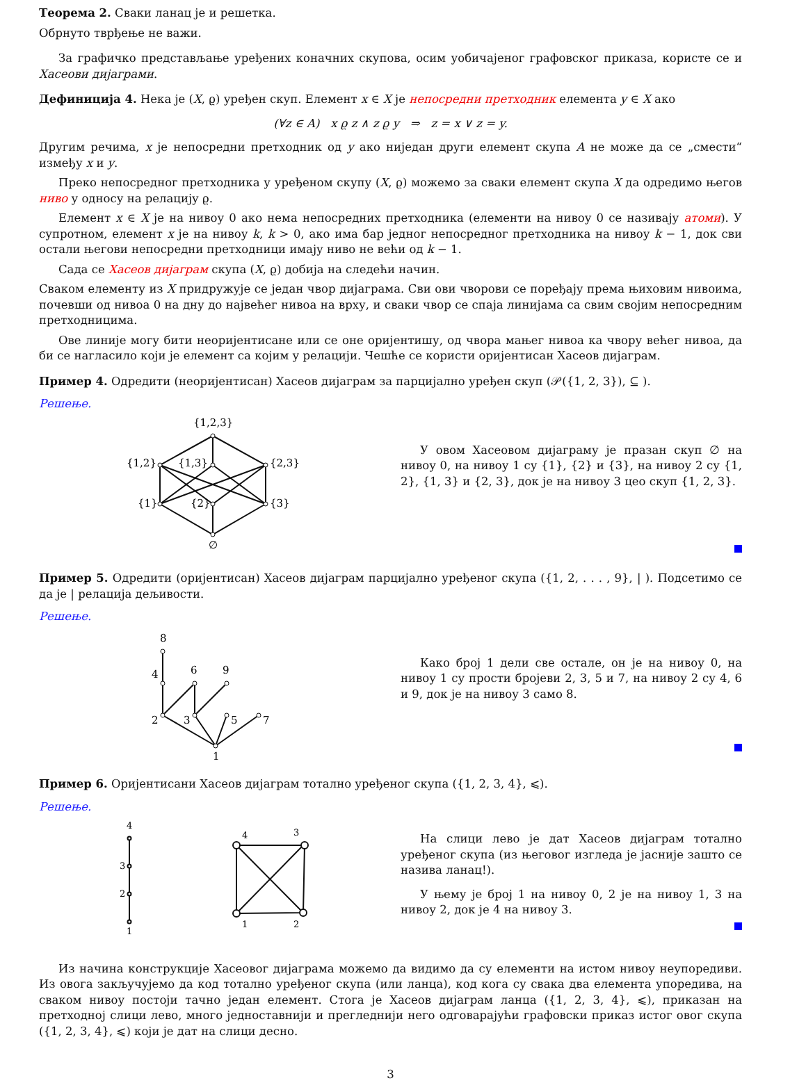Теорема 2. Сваки ланац је и решетка.
Обрнуто тврђење не важи.
За графичко представљање уређених коначних скупова, осим уобичајеног графовског приказа, користе се и Хасеови дијаграми.
Дефиниција 4. Нека је (X, ϱ) уређен скуп. Елемент x ∈ X је непосредни претходник елемента y ∈ X ако
(∀z ∈ A) x ϱ z ∧ z ϱ y ⇒ z = x ∨ z = y.
Другим речима, x је непосредни претходник од y ако ниједан други елемент скупа A не може да се „смести“ између x и y.
Преко непосредног претходника у уређеном скупу (X, ϱ) можемо за сваки елемент скупа X да одредимо његов ниво у односу на релацију ϱ.
Елемент x ∈ X је на нивоу 0 ако нема непосредних претходника (елементи на нивоу 0 се називају атоми). У супротном, елемент x је на нивоу k, k > 0, ако има бар једног непосредног претходника на нивоу k − 1, док сви остали његови непосредни претходници имају ниво не већи од k − 1.
Сада се Хасеов дијаграм скупа (X, ϱ) добија на следећи начин.
Сваком елементу из X придружује се један чвор дијаграма. Сви ови чворови се поређају према њиховим нивоима, почевши од нивоа 0 на дну до највећег нивоа на врху, и сваки чвор се спаја линијама са свим својим непосредним претходницима.
Ове линије могу бити неоријентисане или се оне оријентишу, од чвора мањег нивоа ка чвору већег нивоа, да би се нагласило који је елемент са којим у релацији. Чешће се користи оријентисан Хасеов дијаграм.
Пример 4. Одредити (неоријентисан) Хасеов дијаграм за парцијално уређен скуп (𝒫({1, 2, 3}), ⊆ ).
Решење.
{1,2,3}
{1,2}
{1,3}
{2,3}
{1}
{2}
{3}
∅
У овом Хасеовом дијаграму је празан скуп ∅ на нивоу 0, на нивоу 1 су {1}, {2} и {3}, на нивоу 2 су {1, 2}, {1, 3} и {2, 3}, док је на нивоу 3 цео скуп {1, 2, 3}.
Пример 5. Одредити (оријентисан) Хасеов дијаграм парцијално уређеног скупа ({1, 2, . . . , 9}, | ). Подсетимо се да је | релација дељивости.
Решење.
1
2
3
5
7
4
6
9
8
Како број 1 дели све остале, он је на нивоу 0, на нивоу 1 су прости бројеви 2, 3, 5 и 7, на нивоу 2 су 4, 6 и 9, док је на нивоу 3 само 8.
Пример 6. Оријентисани Хасеов дијаграм тотално уређеног скупа ({1, 2, 3, 4}, ⩽).
Решење.
1
2
3
4
1
2
3
4
На слици лево је дат Хасеов дијаграм тотално уређеног скупа (из његовог изгледа је јасније зашто се назива ланац!).
У њему је број 1 на нивоу 0, 2 је на нивоу 1, 3 на нивоу 2, док је 4 на нивоу 3.
Из начина конструкције Хасеовог дијаграма можемо да видимо да су елементи на истом нивоу неупоредиви. Из овога закључујемо да код тотално уређеног скупа (или ланца), код кога су свака два елемента упоредива, на сваком нивоу постоји тачно један елемент. Стога је Хасеов дијаграм ланца ({1, 2, 3, 4}, ⩽), приказан на претходној слици лево, много једноставнији и прегледнији него одговарајући графовски приказ истог овог скупа ({1, 2, 3, 4}, ⩽) који је дат на слици десно.
3